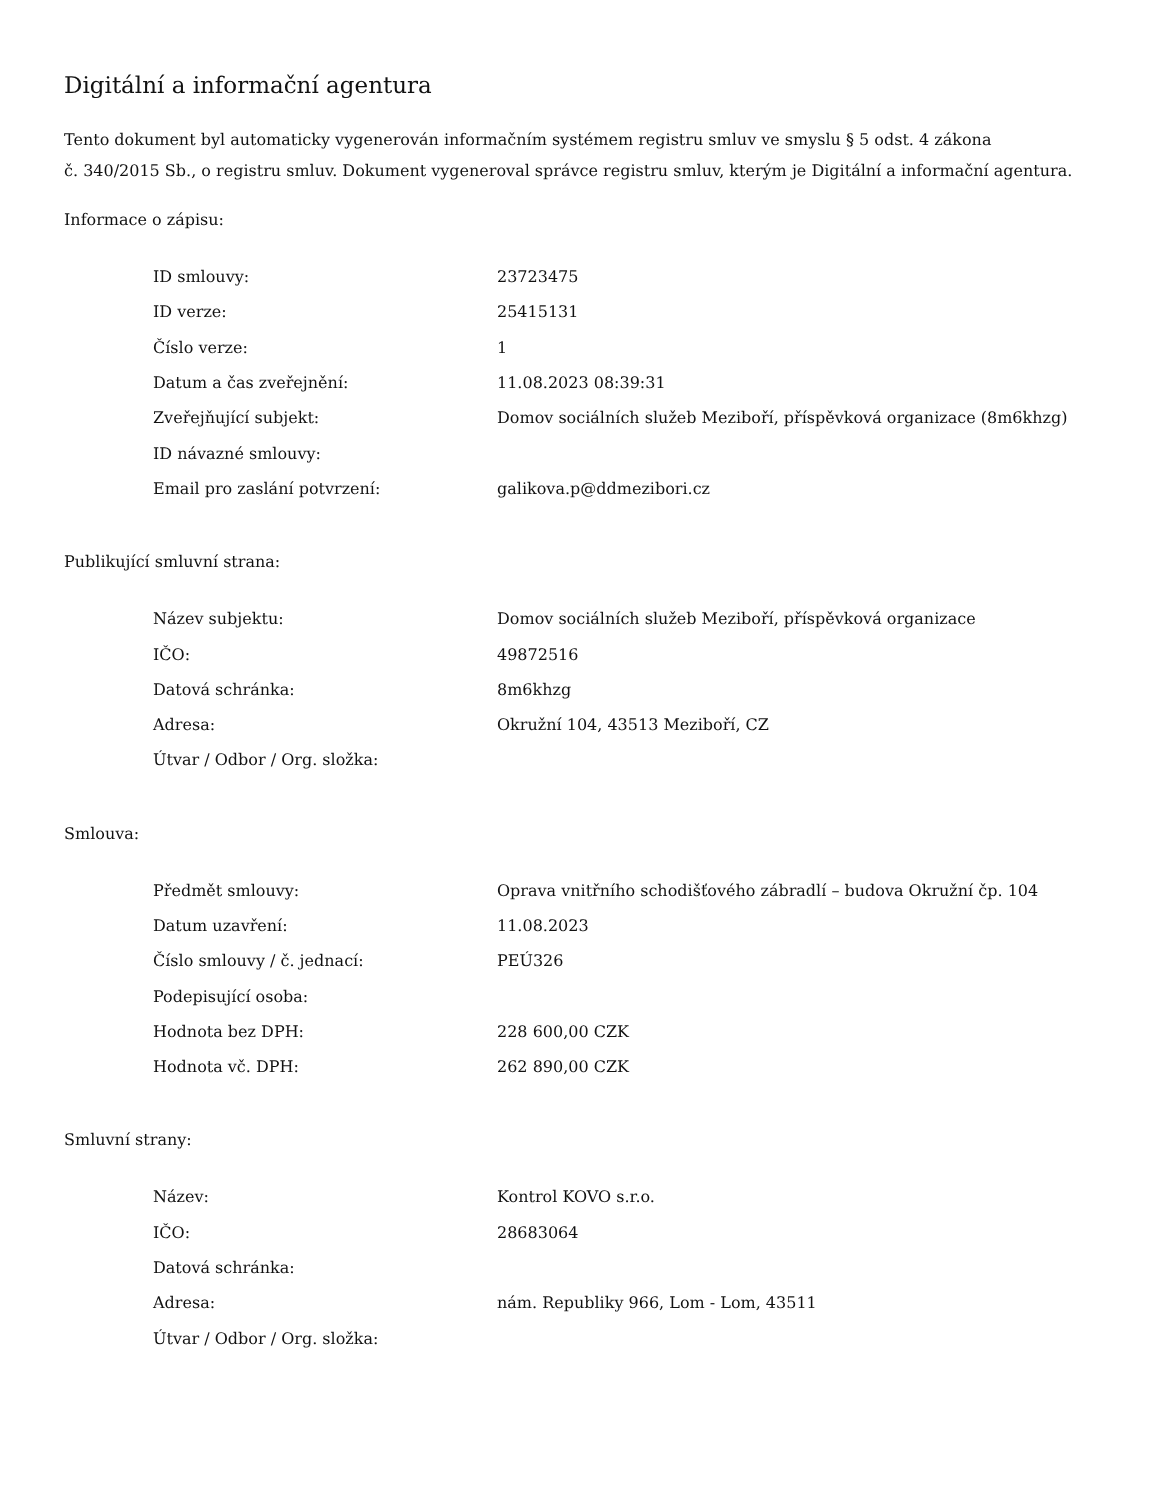Digitální a informační agentura
Tento dokument byl automaticky vygenerován informačním systémem registru smluv ve smyslu § 5 odst. 4 zákona
č. 340/2015 Sb., o registru smluv. Dokument vygeneroval správce registru smluv, kterým je Digitální a informační agentura.
Informace o zápisu:
| ID smlouvy: | 23723475 |
| ID verze: | 25415131 |
| Číslo verze: | 1 |
| Datum a čas zveřejnění: | 11.08.2023 08:39:31 |
| Zveřejňující subjekt: | Domov sociálních služeb Meziboří, příspěvková organizace (8m6khzg) |
| ID návazné smlouvy: | |
| Email pro zaslání potvrzení: | galikova.p@ddmezibori.cz |
Publikující smluvní strana:
| Název subjektu: | Domov sociálních služeb Meziboří, příspěvková organizace |
| IČO: | 49872516 |
| Datová schránka: | 8m6khzg |
| Adresa: | Okružní 104, 43513 Meziboří, CZ |
| Útvar / Odbor / Org. složka: | |
Smlouva:
| Předmět smlouvy: | Oprava vnitřního schodišťového zábradlí – budova Okružní čp. 104 |
| Datum uzavření: | 11.08.2023 |
| Číslo smlouvy / č. jednací: | PEÚ326 |
| Podepisující osoba: | |
| Hodnota bez DPH: | 228 600,00 CZK |
| Hodnota vč. DPH: | 262 890,00 CZK |
Smluvní strany:
| Název: | Kontrol KOVO s.r.o. |
| IČO: | 28683064 |
| Datová schránka: | |
| Adresa: | nám. Republiky 966, Lom - Lom, 43511 |
| Útvar / Odbor / Org. složka: | |